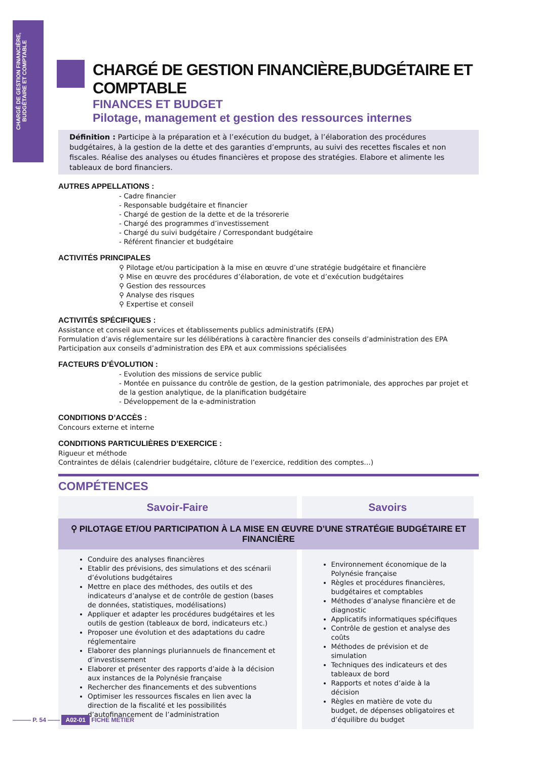CHARGÉ DE GESTION FINANCIÈRE, BUDGÉTAIRE ET COMPTABLE
CHARGÉ DE GESTION FINANCIÈRE,BUDGÉTAIRE ET COMPTABLE
FINANCES ET BUDGET
Pilotage, management et gestion des ressources internes
Définition : Participe à la préparation et à l’exécution du budget, à l’élaboration des procédures budgétaires, à la gestion de la dette et des garanties d’emprunts, au suivi des recettes fiscales et non fiscales. Réalise des analyses ou études financières et propose des stratégies. Elabore et alimente les tableaux de bord financiers.
AUTRES APPELLATIONS :
- Cadre financier
- Responsable budgétaire et financier
- Chargé de gestion de la dette et de la trésorerie
- Chargé des programmes d’investissement
- Chargé du suivi budgétaire / Correspondant budgétaire
- Référent financier et budgétaire
ACTIVITÉS PRINCIPALES
⚲ Pilotage et/ou participation à la mise en œuvre d’une stratégie budgétaire et financière
⚲ Mise en œuvre des procédures d’élaboration, de vote et d’exécution budgétaires
⚲ Gestion des ressources
⚲ Analyse des risques
⚲ Expertise et conseil
ACTIVITÉS SPÉCIFIQUES :
Assistance et conseil aux services et établissements publics administratifs (EPA)
Formulation d’avis réglementaire sur les délibérations à caractère financier des conseils d’administration des EPA
Participation aux conseils d’administration des EPA et aux commissions spécialisées
FACTEURS D’ÉVOLUTION :
- Evolution des missions de service public
- Montée en puissance du contrôle de gestion, de la gestion patrimoniale, des approches par projet et de la gestion analytique, de la planification budgétaire
- Développement de la e-administration
CONDITIONS D’ACCÈS :
Concours externe et interne
CONDITIONS PARTICULIÈRES D’EXERCICE :
Rigueur et méthode
Contraintes de délais (calendrier budgétaire, clôture de l’exercice, reddition des comptes…)
COMPÉTENCES
| Savoir-Faire | Savoirs |
| --- | --- |
| ⚲ PILOTAGE ET/OU PARTICIPATION À LA MISE EN ŒUVRE D’UNE STRATÉGIE BUDGÉTAIRE ET FINANCIÈRE | |
| Conduire des analyses financières Etablir des prévisions, des simulations et des scénarii d’évolutions budgétaires Mettre en place des méthodes, des outils et des indicateurs d’analyse et de contrôle de gestion (bases de données, statistiques, modélisations) Appliquer et adapter les procédures budgétaires et les outils de gestion (tableaux de bord, indicateurs etc.) Proposer une évolution et des adaptations du cadre réglementaire Elaborer des plannings pluriannuels de financement et d’investissement Elaborer et présenter des rapports d’aide à la décision aux instances de la Polynésie française Rechercher des financements et des subventions Optimiser les ressources fiscales en lien avec la direction de la fiscalité et les possibilités d’autofinancement de l’administration | Environnement économique de la Polynésie française Règles et procédures financières, budgétaires et comptables Méthodes d’analyse financière et de diagnostic Applicatifs informatiques spécifiques Contrôle de gestion et analyse des coûts Méthodes de prévision et de simulation Techniques des indicateurs et des tableaux de bord Rapports et notes d’aide à la décision Règles en matière de vote du budget, de dépenses obligatoires et d’équilibre du budget |
——— P. 54 —— A02-01 FICHE MÉTIER